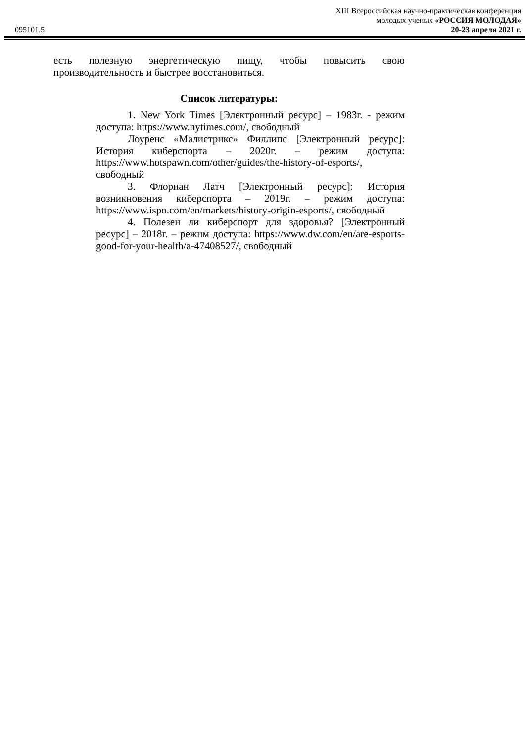XIII Всероссийская научно-практическая конференция
молодых ученых «РОССИЯ МОЛОДАЯ»
095101.5 20-23 апреля 2021 г.
есть полезную энергетическую пищу, чтобы повысить свою производительность и быстрее восстановиться.
Список литературы:
1. New York Times [Электронный ресурс] – 1983г. - режим доступа: https://www.nytimes.com/, свободный
Лоуренс «Малистрикс» Филлипс [Электронный ресурс]: История киберспорта – 2020г. – режим доступа: https://www.hotspawn.com/other/guides/the-history-of-esports/, свободный
3. Флориан Латч [Электронный ресурс]: История возникновения киберспорта – 2019г. – режим доступа: https://www.ispo.com/en/markets/history-origin-esports/, свободный
4. Полезен ли киберспорт для здоровья? [Электронный ресурс] – 2018г. – режим доступа: https://www.dw.com/en/are-esports-good-for-your-health/a-47408527/, свободный